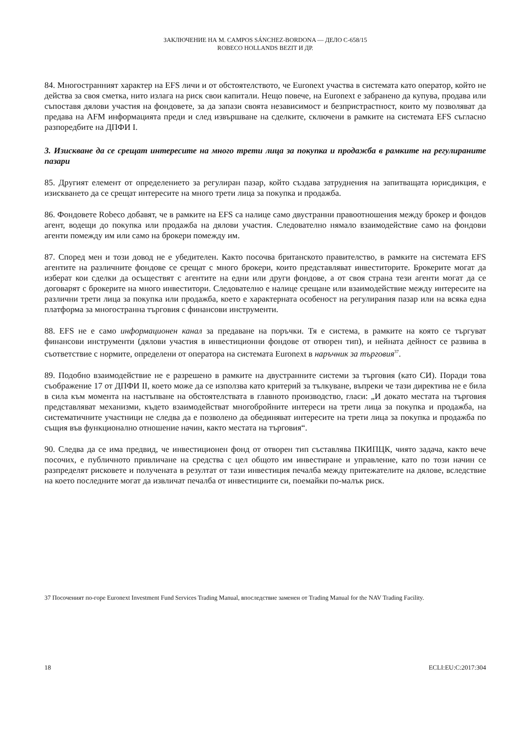ЗАКЛЮЧЕНИЕ НА M. CAMPOS SÁNCHEZ-BORDONA — ДЕЛО C-658/15
ROBECO HOLLANDS BEZIT И ДР.
84. Многостранният характер на EFS личи и от обстоятелството, че Euronext участва в системата като оператор, който не действа за своя сметка, нито излага на риск свои капитали. Нещо повече, на Euronext е забранено да купува, продава или съпоставя дялови участия на фондовете, за да запази своята независимост и безпристрастност, които му позволяват да предава на AFM информацията преди и след извършване на сделките, сключени в рамките на системата EFS съгласно разпоредбите на ДПФИ I.
3. Изискване да се срещат интересите на много трети лица за покупка и продажба в рамките на регулираните пазари
85. Другият елемент от определението за регулиран пазар, който създава затруднения на запитващата юрисдикция, е изискването да се срещат интересите на много трети лица за покупка и продажба.
86. Фондовете Robeco добавят, че в рамките на EFS са налице само двустранни правоотношения между брокер и фондов агент, водещи до покупка или продажба на дялови участия. Следователно нямало взаимодействие само на фондови агенти помежду им или само на брокери помежду им.
87. Според мен и този довод не е убедителен. Както посочва британското правителство, в рамките на системата EFS агентите на различните фондове се срещат с много брокери, които представляват инвеститорите. Брокерите могат да изберат кои сделки да осъществят с агентите на едни или други фондове, а от своя страна тези агенти могат да се договарят с брокерите на много инвеститори. Следователно е налице срещане или взаимодействие между интересите на различни трети лица за покупка или продажба, което е характерната особеност на регулирания пазар или на всяка една платформа за многостранна търговия с финансови инструменти.
88. EFS не е само информационен канал за предаване на поръчки. Тя е система, в рамките на която се търгуват финансови инструменти (дялови участия в инвестиционни фондове от отворен тип), и нейната дейност се развива в съответствие с нормите, определени от оператора на системата Euronext в наръчник за търговия<sup>37</sup>.
89. Подобно взаимодействие не е разрешено в рамките на двустранните системи за търговия (като СИ). Поради това съображение 17 от ДПФИ II, което може да се използва като критерий за тълкуване, въпреки че тази директива не е била в сила към момента на настъпване на обстоятелствата в главното производство, гласи: „И докато местата на търговия представляват механизми, където взаимодействат многобройните интереси на трети лица за покупка и продажба, на систематичните участници не следва да е позволено да обединяват интересите на трети лица за покупка и продажба по същия във функционално отношение начин, както местата на търговия“.
90. Следва да се има предвид, че инвестиционен фонд от отворен тип съставлява ПКИПЦК, чиято задача, както вече посочих, е публичното привличане на средства с цел общото им инвестиране и управление, като по този начин се разпределят рисковете и получената в резултат от тази инвестиция печалба между притежателите на дялове, вследствие на което последните могат да извличат печалба от инвестициите си, поемайки по-малък риск.
37 Посоченият по-горе Euronext Investment Fund Services Trading Manual, впоследствие заменен от Trading Manual for the NAV Trading Facility.
18 ECLI:EU:C:2017:304